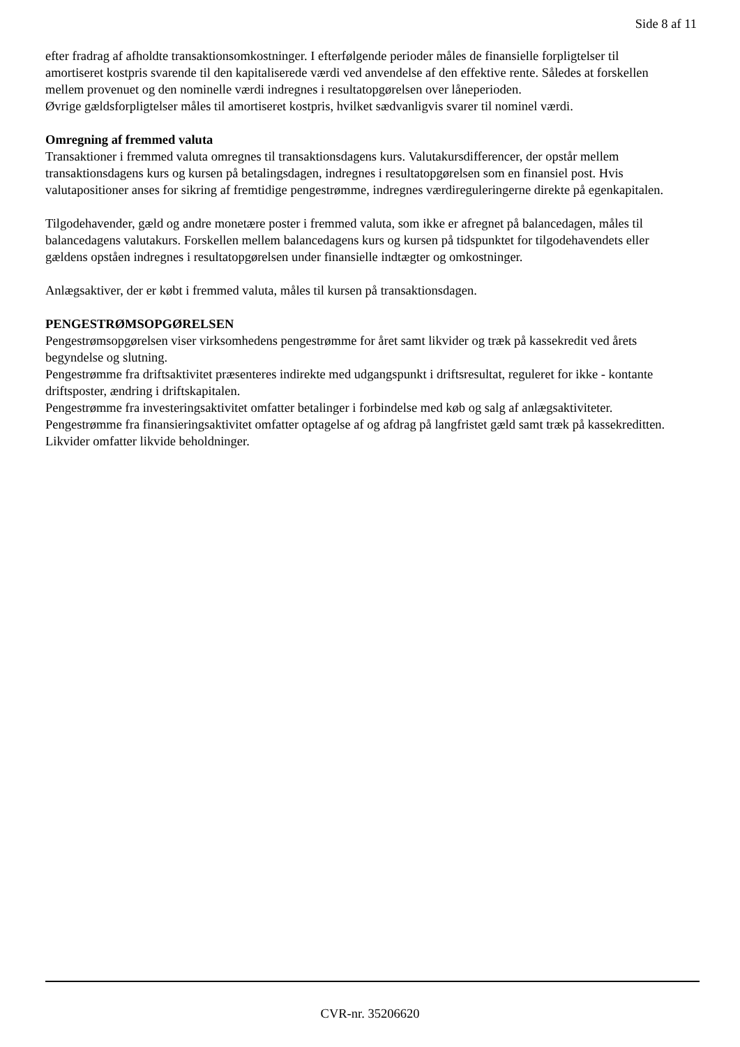Side 8 af 11
efter fradrag af afholdte transaktionsomkostninger. I efterfølgende perioder måles de finansielle forpligtelser til amortiseret kostpris svarende til den kapitaliserede værdi ved anvendelse af den effektive rente. Således at forskellen mellem provenuet og den nominelle værdi indregnes i resultatopgørelsen over låneperioden.
Øvrige gældsforpligtelser måles til amortiseret kostpris, hvilket sædvanligvis svarer til nominel værdi.
Omregning af fremmed valuta
Transaktioner i fremmed valuta omregnes til transaktionsdagens kurs. Valutakursdifferencer, der opstår mellem transaktionsdagens kurs og kursen på betalingsdagen, indregnes i resultatopgørelsen som en finansiel post. Hvis valutapositioner anses for sikring af fremtidige pengestrømme, indregnes værdireguleringerne direkte på egenkapitalen.
Tilgodehavender, gæld og andre monetære poster i fremmed valuta, som ikke er afregnet på balancedagen, måles til balancedagens valutakurs. Forskellen mellem balancedagens kurs og kursen på tidspunktet for tilgodehavendets eller gældens opståen indregnes i resultatopgørelsen under finansielle indtægter og omkostninger.
Anlægsaktiver, der er købt i fremmed valuta, måles til kursen på transaktionsdagen.
PENGESTRØMSOPGØRELSEN
Pengestrømsopgørelsen viser virksomhedens pengestrømme for året samt likvider og træk på kassekredit ved årets begyndelse og slutning.
Pengestrømme fra driftsaktivitet præsenteres indirekte med udgangspunkt i driftsresultat, reguleret for ikke - kontante driftsposter, ændring i driftskapitalen.
Pengestrømme fra investeringsaktivitet omfatter betalinger i forbindelse med køb og salg af anlægsaktiviteter.
Pengestrømme fra finansieringsaktivitet omfatter optagelse af og afdrag på langfristet gæld samt træk på kassekreditten.
Likvider omfatter likvide beholdninger.
CVR-nr. 35206620